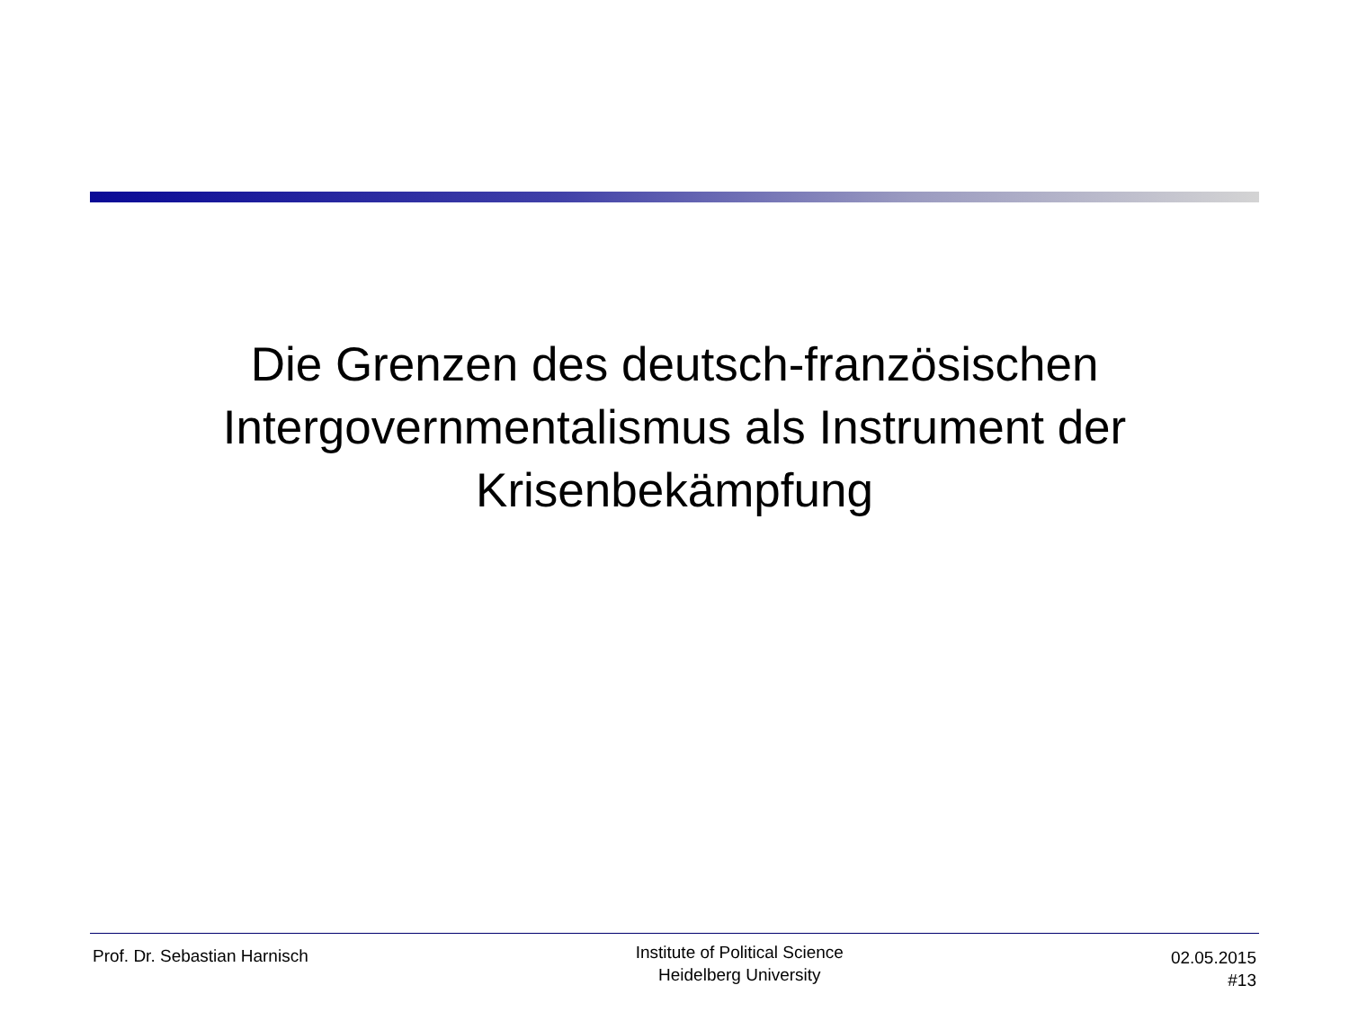Die Grenzen des deutsch-französischen
Intergovernmentalismus als Instrument der
Krisenbekämpfung
Prof. Dr. Sebastian Harnisch
Institute of Political Science
Heidelberg University
02.05.2015
#13